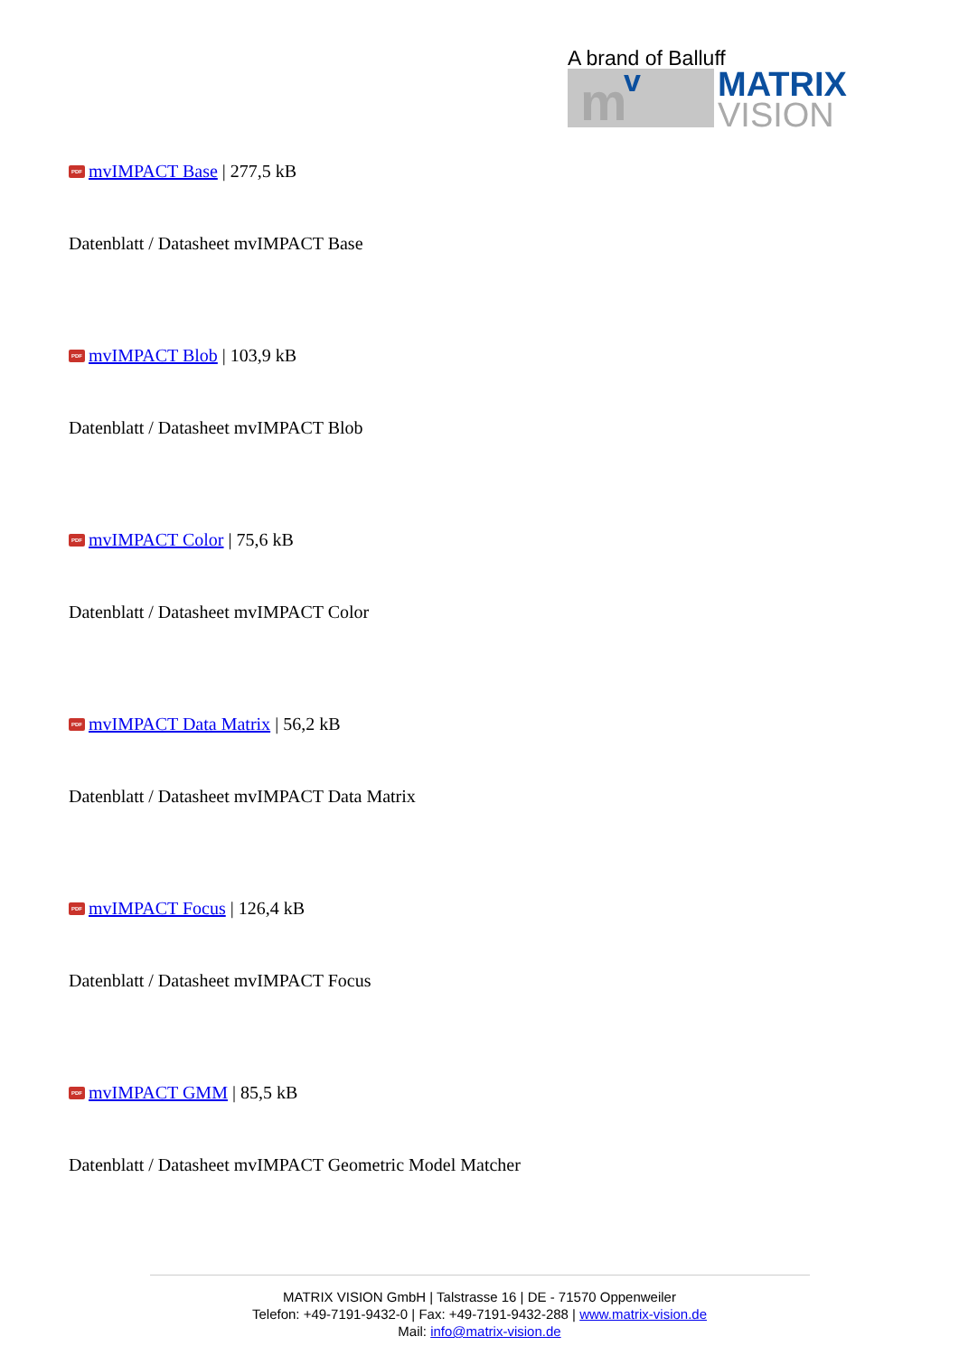A brand of Balluff
m v
MATRIX
VISION
PDF mvIMPACT Base | 277,5 kB
Datenblatt / Datasheet mvIMPACT Base
PDF mvIMPACT Blob | 103,9 kB
Datenblatt / Datasheet mvIMPACT Blob
PDF mvIMPACT Color | 75,6 kB
Datenblatt / Datasheet mvIMPACT Color
PDF mvIMPACT Data Matrix | 56,2 kB
Datenblatt / Datasheet mvIMPACT Data Matrix
PDF mvIMPACT Focus | 126,4 kB
Datenblatt / Datasheet mvIMPACT Focus
PDF mvIMPACT GMM | 85,5 kB
Datenblatt / Datasheet mvIMPACT Geometric Model Matcher
MATRIX VISION GmbH | Talstrasse 16 | DE - 71570 Oppenweiler
Telefon: +49-7191-9432-0 | Fax: +49-7191-9432-288 | www.matrix-vision.de
Mail: info@matrix-vision.de